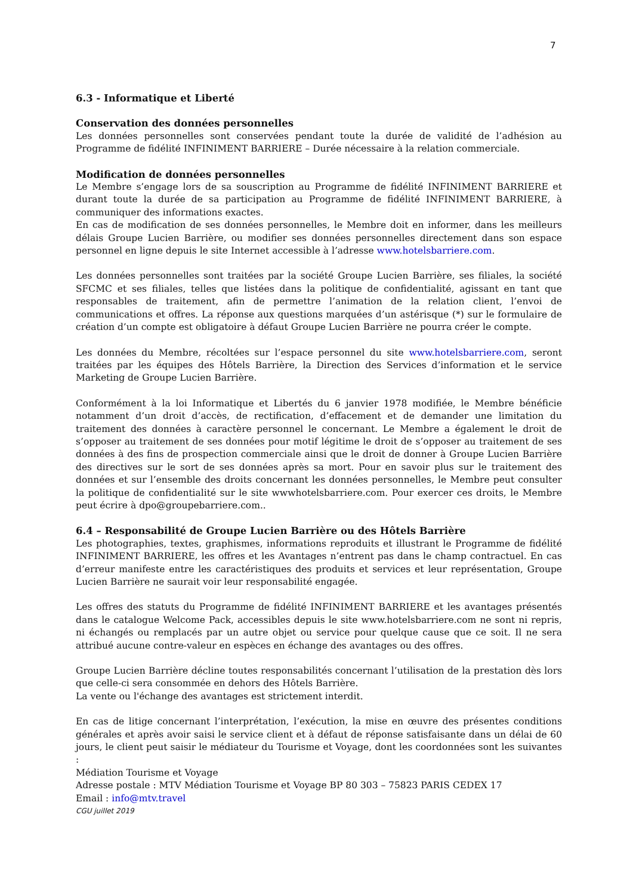7
6.3 - Informatique et Liberté
Conservation des données personnelles
Les données personnelles sont conservées pendant toute la durée de validité de l’adhésion au Programme de fidélité INFINIMENT BARRIERE – Durée nécessaire à la relation commerciale.
Modification de données personnelles
Le Membre s’engage lors de sa souscription au Programme de fidélité INFINIMENT BARRIERE et durant toute la durée de sa participation au Programme de fidélité INFINIMENT BARRIERE, à communiquer des informations exactes.
En cas de modification de ses données personnelles, le Membre doit en informer, dans les meilleurs délais Groupe Lucien Barrière, ou modifier ses données personnelles directement dans son espace personnel en ligne depuis le site Internet accessible à l’adresse www.hotelsbarriere.com.
Les données personnelles sont traitées par la société Groupe Lucien Barrière, ses filiales, la société SFCMC et ses filiales, telles que listées dans la politique de confidentialité, agissant en tant que responsables de traitement, afin de permettre l’animation de la relation client, l’envoi de communications et offres. La réponse aux questions marquées d’un astérisque (*) sur le formulaire de création d’un compte est obligatoire à défaut Groupe Lucien Barrière ne pourra créer le compte.
Les données du Membre, récoltées sur l’espace personnel du site www.hotelsbarriere.com, seront traitées par les équipes des Hôtels Barrière, la Direction des Services d’information et le service Marketing de Groupe Lucien Barrière.
Conformément à la loi Informatique et Libertés du 6 janvier 1978 modifiée, le Membre bénéficie notamment d’un droit d’accès, de rectification, d’effacement et de demander une limitation du traitement des données à caractère personnel le concernant. Le Membre a également le droit de s’opposer au traitement de ses données pour motif légitime le droit de s’opposer au traitement de ses données à des fins de prospection commerciale ainsi que le droit de donner à Groupe Lucien Barrière des directives sur le sort de ses données après sa mort. Pour en savoir plus sur le traitement des données et sur l’ensemble des droits concernant les données personnelles, le Membre peut consulter la politique de confidentialité sur le site wwwhotelsbarriere.com. Pour exercer ces droits, le Membre peut écrire à dpo@groupebarriere.com..
6.4 – Responsabilité de Groupe Lucien Barrière ou des Hôtels Barrière
Les photographies, textes, graphismes, informations reproduits et illustrant le Programme de fidélité INFINIMENT BARRIERE, les offres et les Avantages n’entrent pas dans le champ contractuel. En cas d’erreur manifeste entre les caractéristiques des produits et services et leur représentation, Groupe Lucien Barrière ne saurait voir leur responsabilité engagée.
Les offres des statuts du Programme de fidélité INFINIMENT BARRIERE et les avantages présentés dans le catalogue Welcome Pack, accessibles depuis le site www.hotelsbarriere.com ne sont ni repris, ni échangés ou remplacés par un autre objet ou service pour quelque cause que ce soit. Il ne sera attribué aucune contre-valeur en espèces en échange des avantages ou des offres.
Groupe Lucien Barrière décline toutes responsabilités concernant l’utilisation de la prestation dès lors que celle-ci sera consommée en dehors des Hôtels Barrière.
La vente ou l'échange des avantages est strictement interdit.
En cas de litige concernant l’interprétation, l’exécution, la mise en œuvre des présentes conditions générales et après avoir saisi le service client et à défaut de réponse satisfaisante dans un délai de 60 jours, le client peut saisir le médiateur du Tourisme et Voyage, dont les coordonnées sont les suivantes :
Médiation Tourisme et Voyage
Adresse postale : MTV Médiation Tourisme et Voyage BP 80 303 – 75823 PARIS CEDEX 17
Email : info@mtv.travel
CGU juillet 2019